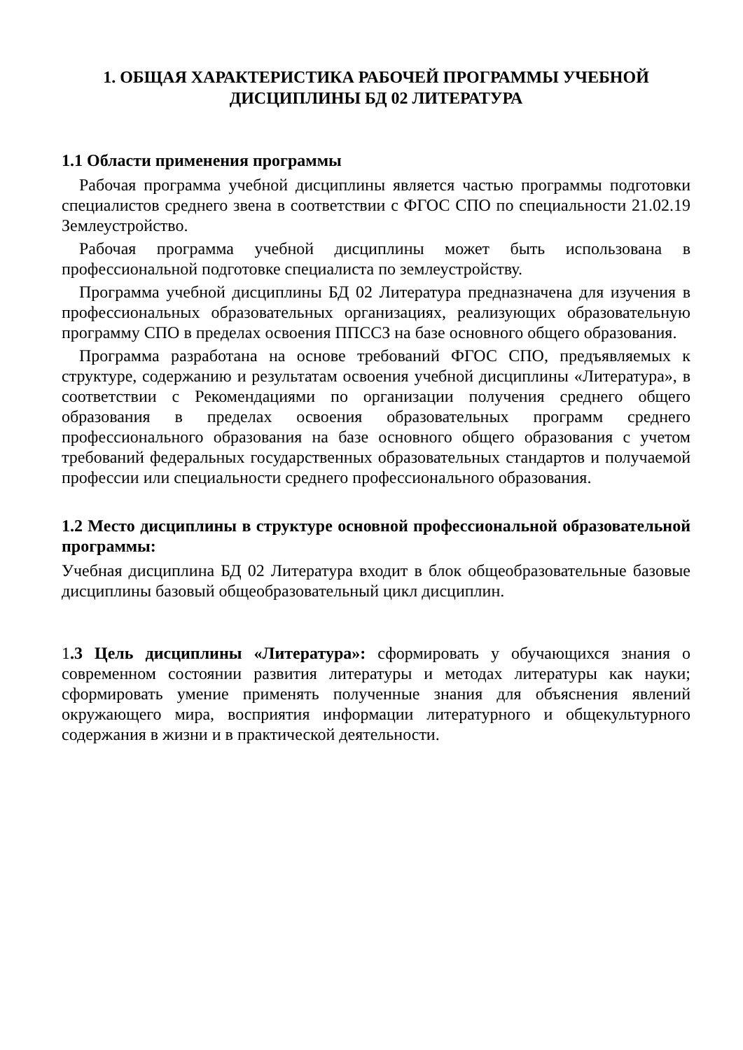1. ОБЩАЯ ХАРАКТЕРИСТИКА РАБОЧЕЙ ПРОГРАММЫ УЧЕБНОЙ
ДИСЦИПЛИНЫ БД 02 ЛИТЕРАТУРА
1.1 Области применения программы
Рабочая программа учебной дисциплины является частью программы подготовки специалистов среднего звена в соответствии с ФГОС СПО по специальности 21.02.19 Землеустройство.
Рабочая программа учебной дисциплины может быть использована в профессиональной подготовке специалиста по землеустройству.
Программа учебной дисциплины БД 02 Литература предназначена для изучения в профессиональных образовательных организациях, реализующих образовательную программу СПО в пределах освоения ППССЗ на базе основного общего образования.
Программа разработана на основе требований ФГОС СПО, предъявляемых к структуре, содержанию и результатам освоения учебной дисциплины «Литература», в соответствии с Рекомендациями по организации получения среднего общего образования в пределах освоения образовательных программ среднего профессионального образования на базе основного общего образования с учетом требований федеральных государственных образовательных стандартов и получаемой профессии или специальности среднего профессионального образования.
1.2 Место дисциплины в структуре основной профессиональной образовательной программы:
Учебная дисциплина БД 02 Литература входит в блок общеобразовательные базовые дисциплины базовый общеобразовательный цикл дисциплин.
1.3 Цель дисциплины «Литература»: сформировать у обучающихся знания о современном состоянии развития литературы и методах литературы как науки; сформировать умение применять полученные знания для объяснения явлений окружающего мира, восприятия информации литературного и общекультурного содержания в жизни и в практической деятельности.